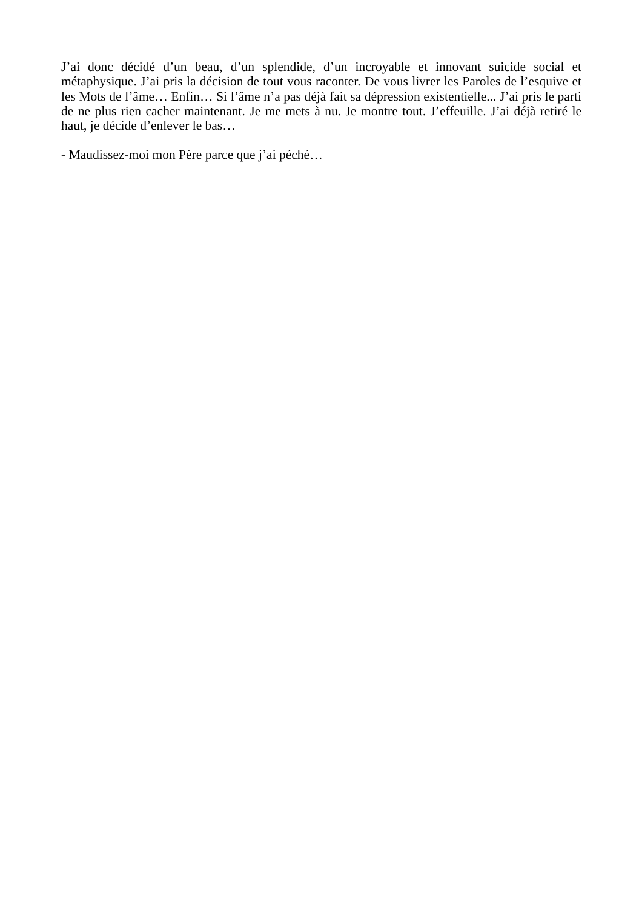J’ai donc décidé d’un beau, d’un splendide, d’un incroyable et innovant suicide social et métaphysique. J’ai pris la décision de tout vous raconter. De vous livrer les Paroles de l’esquive et les Mots de l’âme… Enfin… Si l’âme n’a pas déjà fait sa dépression existentielle... J’ai pris le parti de ne plus rien cacher maintenant. Je me mets à nu. Je montre tout. J’effeuille. J’ai déjà retiré le haut, je décide d’enlever le bas…
- Maudissez-moi mon Père parce que j’ai péché…